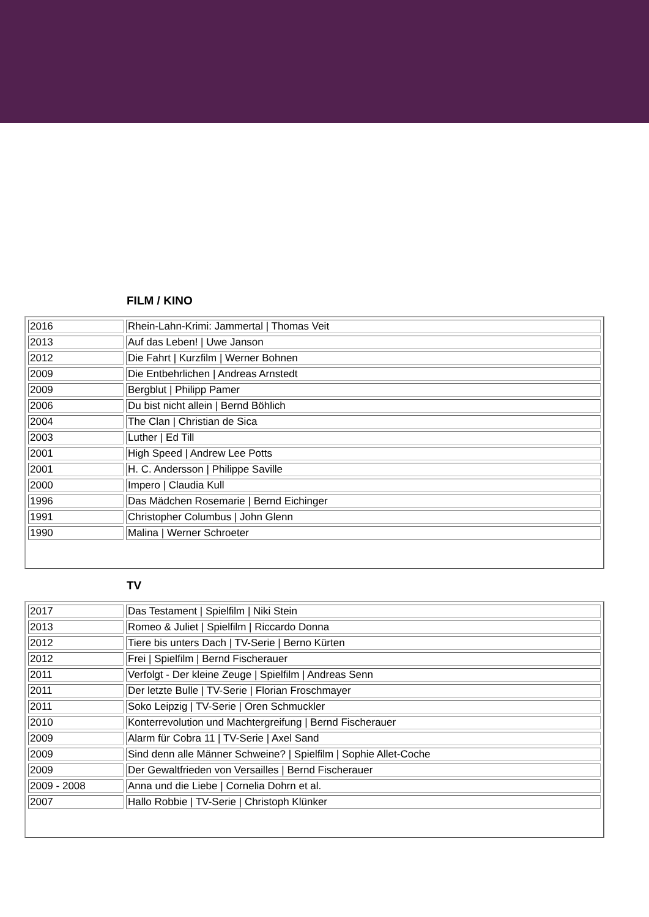FILM / KINO
| 2016 | Rhein-Lahn-Krimi: Jammertal / Thomas Veit |
| 2013 | Auf das Leben! / Uwe Janson |
| 2012 | Die Fahrt / Kurzfilm / Werner Bohnen |
| 2009 | Die Entbehrlichen / Andreas Arnstedt |
| 2009 | Bergblut / Philipp Pamer |
| 2006 | Du bist nicht allein / Bernd Böhlich |
| 2004 | The Clan / Christian de Sica |
| 2003 | Luther / Ed Till |
| 2001 | High Speed / Andrew Lee Potts |
| 2001 | H. C. Andersson / Philippe Saville |
| 2000 | Impero / Claudia Kull |
| 1996 | Das Mädchen Rosemarie / Bernd Eichinger |
| 1991 | Christopher Columbus / John Glenn |
| 1990 | Malina / Werner Schroeter |
TV
| 2017 | Das Testament / Spielfilm / Niki Stein |
| 2013 | Romeo & Juliet / Spielfilm / Riccardo Donna |
| 2012 | Tiere bis unters Dach / TV-Serie / Berno Kürten |
| 2012 | Frei / Spielfilm / Bernd Fischerauer |
| 2011 | Verfolgt - Der kleine Zeuge / Spielfilm / Andreas Senn |
| 2011 | Der letzte Bulle / TV-Serie / Florian Froschmayer |
| 2011 | Soko Leipzig / TV-Serie / Oren Schmuckler |
| 2010 | Konterrevolution und Machtergreifung / Bernd Fischerauer |
| 2009 | Alarm für Cobra 11 / TV-Serie / Axel Sand |
| 2009 | Sind denn alle Männer Schweine? / Spielfilm / Sophie Allet-Coche |
| 2009 | Der Gewaltfrieden von Versailles / Bernd Fischerauer |
| 2009 - 2008 | Anna und die Liebe / Cornelia Dohrn et al. |
| 2007 | Hallo Robbie / TV-Serie / Christoph Klünker |